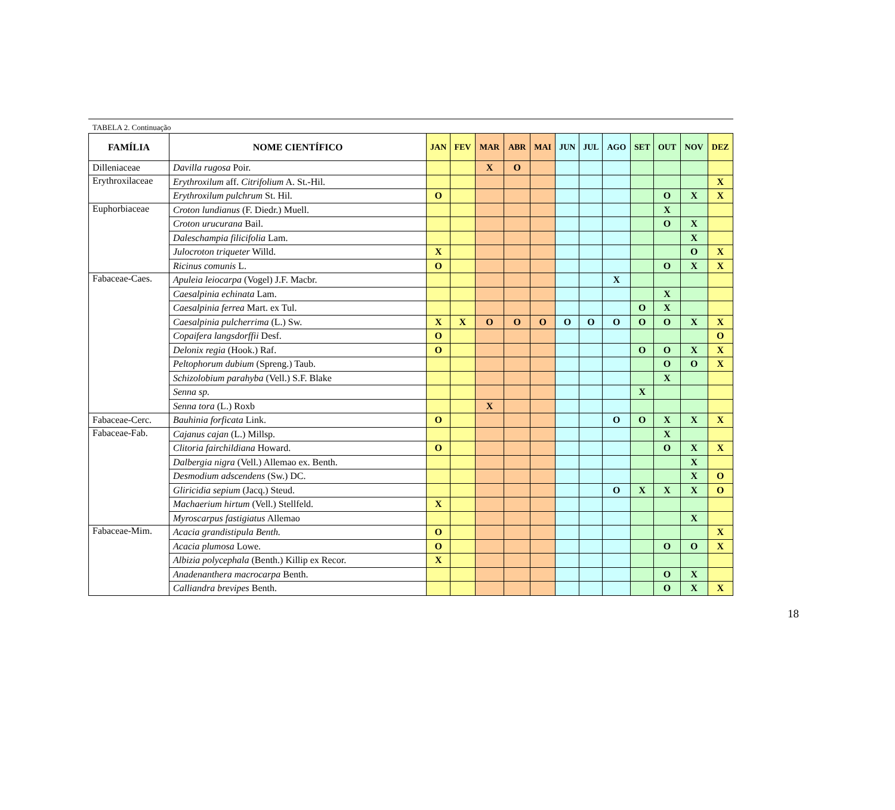TABELA 2. Continuação
| FAMÍLIA | NOME CIENTÍFICO | JAN | FEV | MAR | ABR | MAI | JUN | JUL | AGO | SET | OUT | NOV | DEZ |
| --- | --- | --- | --- | --- | --- | --- | --- | --- | --- | --- | --- | --- | --- |
| Dilleniaceae | Davilla rugosa Poir. | | | X | O | | | | | | | | |
| Erythroxilaceae | Erythroxilum aff. Citrifolium A. St.-Hil. | | | | | | | | | | | | X |
| | Erythroxilum pulchrum St. Hil. | O | | | | | | | | | O | X | X |
| Euphorbiaceae | Croton lundianus (F. Diedr.) Muell. | | | | | | | | | | X | | |
| | Croton urucurana Bail. | | | | | | | | | | O | X | |
| | Daleschampia filicifolia Lam. | | | | | | | | | | | X | |
| | Julocroton triqueter Willd. | X | | | | | | | | | | O | X |
| | Ricinus comunis L. | O | | | | | | | | | O | X | X |
| Fabaceae-Caes. | Apuleia leiocarpa (Vogel) J.F. Macbr. | | | | | | | | X | | | | |
| | Caesalpinia echinata Lam. | | | | | | | | | | X | | |
| | Caesalpinia ferrea Mart. ex Tul. | | | | | | | | | O | X | | |
| | Caesalpinia pulcherrima (L.) Sw. | X | X | O | O | O | O | O | O | O | O | X | X |
| | Copaifera langsdorffii Desf. | O | | | | | | | | | | | O |
| | Delonix regia (Hook.) Raf. | O | | | | | | | | O | O | X | X |
| | Peltophorum dubium (Spreng.) Taub. | | | | | | | | | | O | O | X |
| | Schizolobium parahyba (Vell.) S.F. Blake | | | | | | | | | | X | | |
| | Senna sp. | | | | | | | | | X | | | |
| | Senna tora (L.) Roxb | | | X | | | | | | | | | |
| Fabaceae-Cerc. | Bauhinia forficata Link. | O | | | | | | | O | O | X | X | X |
| Fabaceae-Fab. | Cajanus cajan (L.) Millsp. | | | | | | | | | | X | | |
| | Clitoria fairchildiana Howard. | O | | | | | | | | | O | X | X |
| | Dalbergia nigra (Vell.) Allemao ex. Benth. | | | | | | | | | | | X | |
| | Desmodium adscendens (Sw.) DC. | | | | | | | | | | | X | O |
| | Gliricidia sepium (Jacq.) Steud. | | | | | | | | O | X | X | X | O |
| | Machaerium hirtum (Vell.) Stellfeld. | X | | | | | | | | | | | |
| | Myroscarpus fastigiatus Allemao | | | | | | | | | | | X | |
| Fabaceae-Mim. | Acacia grandistipula Benth. | O | | | | | | | | | | | X |
| | Acacia plumosa Lowe. | O | | | | | | | | | O | O | X |
| | Albizia polycephala (Benth.) Killip ex Recor. | X | | | | | | | | | | | |
| | Anadenanthera macrocarpa Benth. | | | | | | | | | | O | X | |
| | Calliandra brevipes Benth. | | | | | | | | | | O | X | X |
18